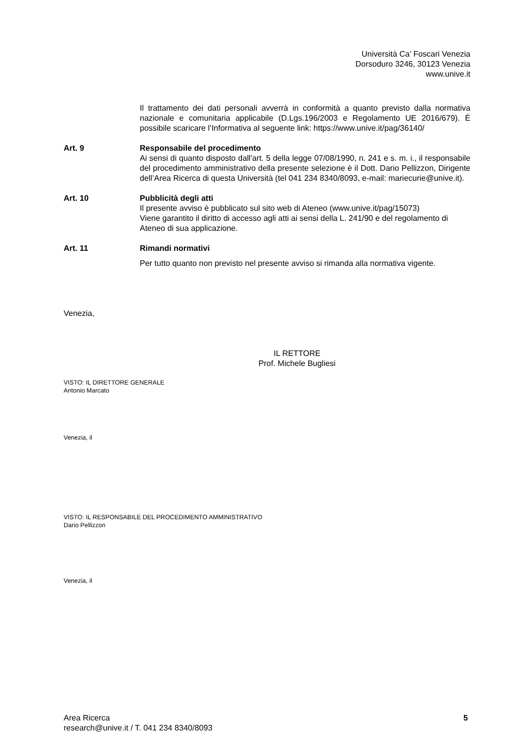Università Ca’ Foscari Venezia
Dorsoduro 3246, 30123 Venezia
www.unive.it
Il trattamento dei dati personali avverrà in conformità a quanto previsto dalla normativa nazionale e comunitaria applicabile (D.Lgs.196/2003 e Regolamento UE 2016/679). È possibile scaricare l’Informativa al seguente link: https://www.unive.it/pag/36140/
Art. 9 Responsabile del procedimento
Ai sensi di quanto disposto dall'art. 5 della legge 07/08/1990, n. 241 e s. m. i., il responsabile del procedimento amministrativo della presente selezione è il Dott. Dario Pellizzon, Dirigente dell’Area Ricerca di questa Università (tel 041 234 8340/8093, e-mail: mariecurie@unive.it).
Art. 10 Pubblicità degli atti
Il presente avviso è pubblicato sul sito web di Ateneo (www.unive.it/pag/15073)
Viene garantito il diritto di accesso agli atti ai sensi della L. 241/90 e del regolamento di Ateneo di sua applicazione.
Art. 11 Rimandi normativi
Per tutto quanto non previsto nel presente avviso si rimanda alla normativa vigente.
Venezia,
IL RETTORE
Prof. Michele Bugliesi
VISTO: IL DIRETTORE GENERALE
Antonio Marcato
Venezia, il
VISTO: IL RESPONSABILE DEL PROCEDIMENTO AMMINISTRATIVO
Dario Pellizzon
Venezia, il
Area Ricerca
research@unive.it / T. 041 234 8340/8093
5